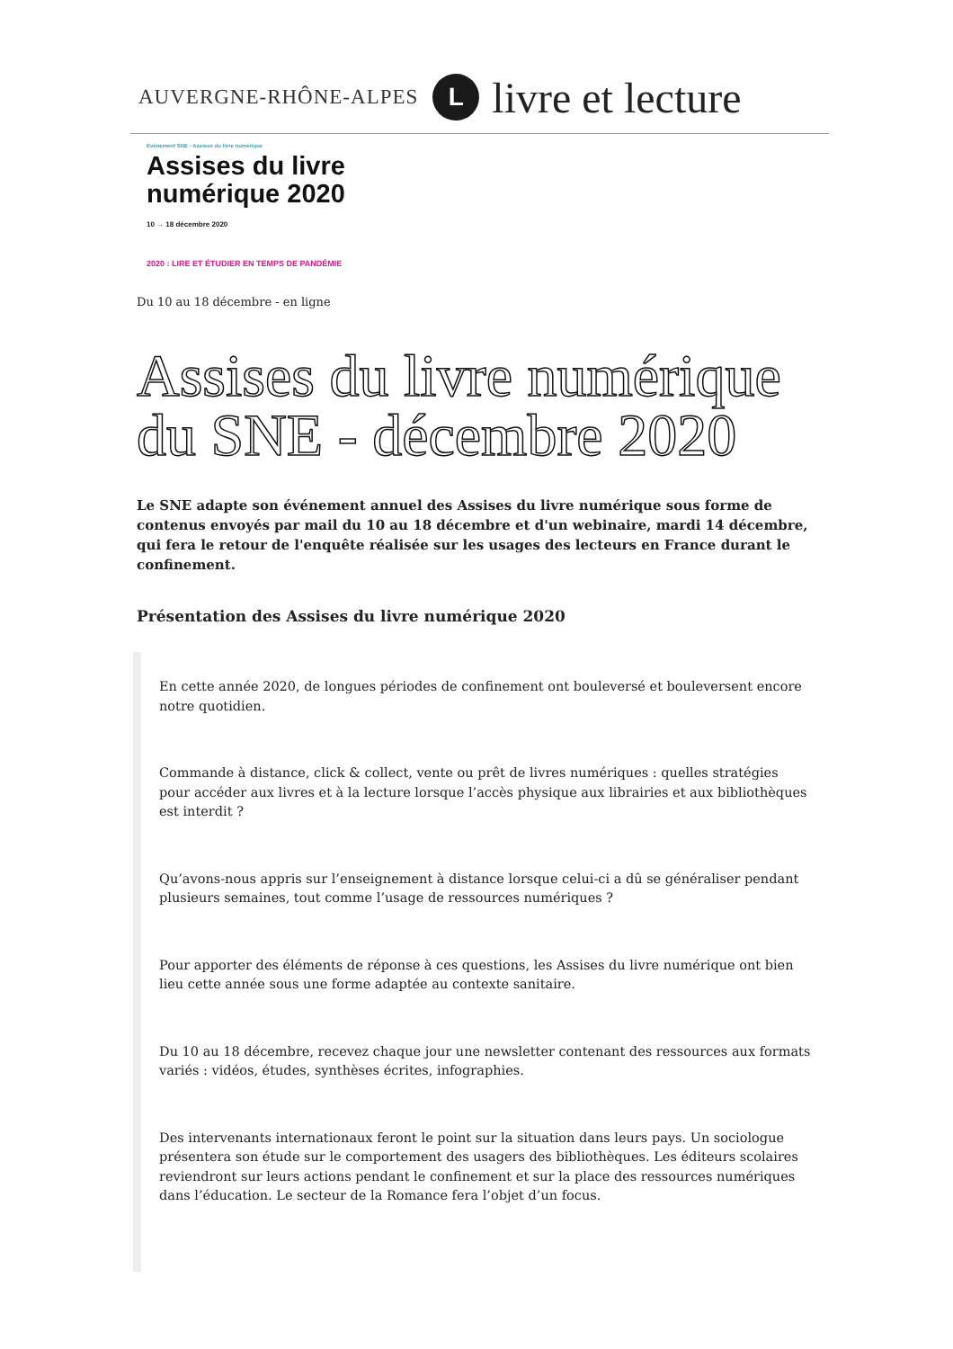AUVERGNE-RHÔNE-ALPES L livre et lecture
Événement SNE - Assises du livre numérique
Assises du livre
numérique 2020
10 → 18 décembre 2020
2020 : LIRE ET ÉTUDIER EN TEMPS DE PANDÉMIE
Du 10 au 18 décembre - en ligne
Assises du livre numérique du SNE - décembre 2020
Le SNE adapte son événement annuel des Assises du livre numérique sous forme de contenus envoyés par mail du 10 au 18 décembre et d'un webinaire, mardi 14 décembre, qui fera le retour de l'enquête réalisée sur les usages des lecteurs en France durant le confinement.
Présentation des Assises du livre numérique 2020
En cette année 2020, de longues périodes de confinement ont bouleversé et bouleversent encore notre quotidien.
Commande à distance, click & collect, vente ou prêt de livres numériques : quelles stratégies pour accéder aux livres et à la lecture lorsque l’accès physique aux librairies et aux bibliothèques est interdit ?
Qu’avons-nous appris sur l’enseignement à distance lorsque celui-ci a dû se généraliser pendant plusieurs semaines, tout comme l’usage de ressources numériques ?
Pour apporter des éléments de réponse à ces questions, les Assises du livre numérique ont bien lieu cette année sous une forme adaptée au contexte sanitaire.
Du 10 au 18 décembre, recevez chaque jour une newsletter contenant des ressources aux formats variés : vidéos, études, synthèses écrites, infographies.
Des intervenants internationaux feront le point sur la situation dans leurs pays. Un sociologue présentera son étude sur le comportement des usagers des bibliothèques. Les éditeurs scolaires reviendront sur leurs actions pendant le confinement et sur la place des ressources numériques dans l’éducation. Le secteur de la Romance fera l’objet d’un focus.